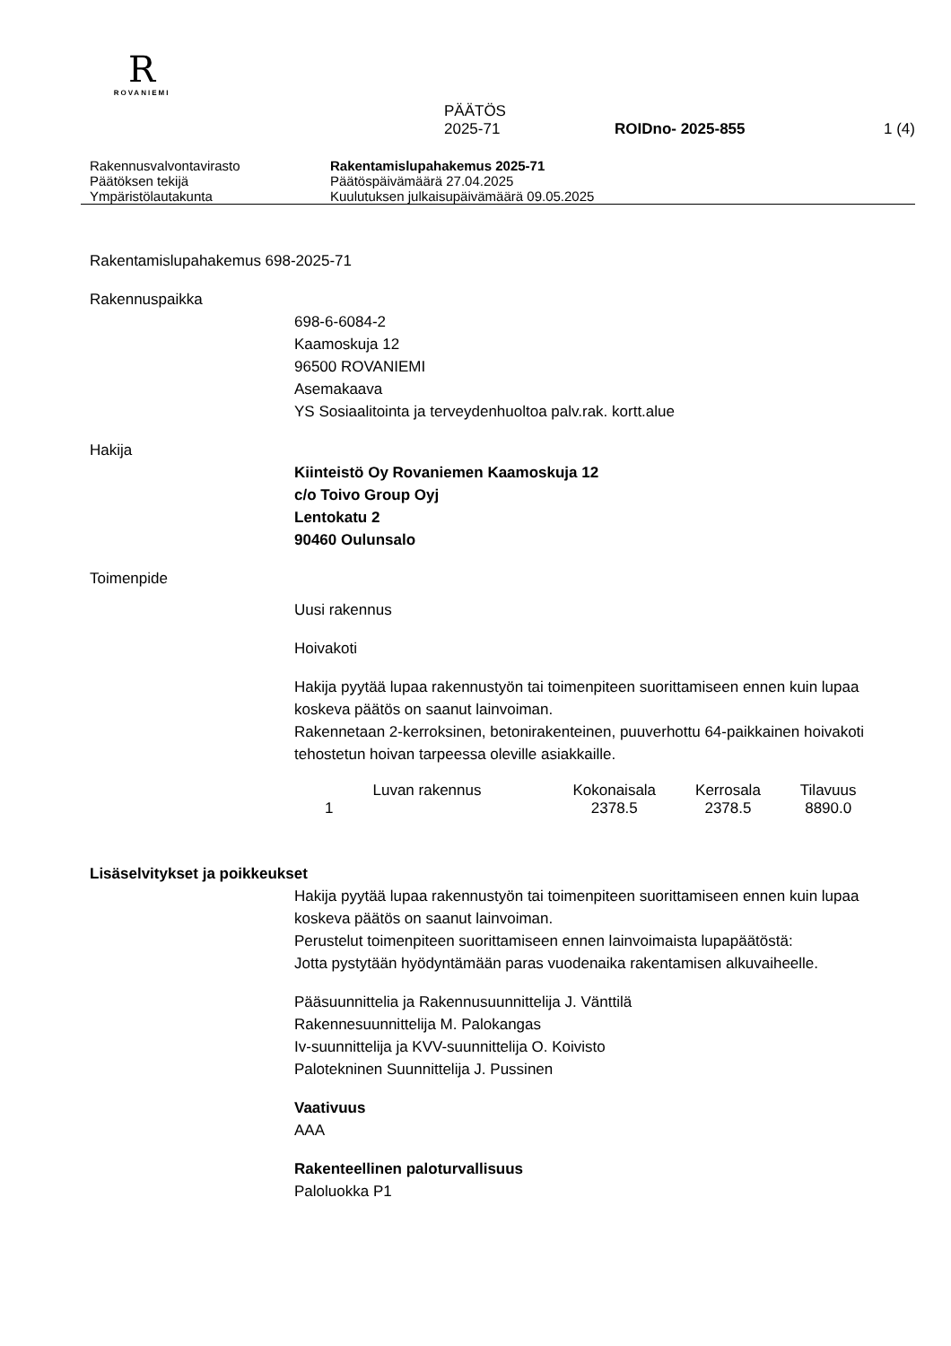R
ROVANIEMI
PÄÄTÖS
2025-71 ROIDno- 2025-855 1 (4)
Rakennusvalvontavirasto
Päätöksen tekijä
Ympäristölautakunta
Rakentamislupahakemus 2025-71
Päätöspäivämäärä 27.04.2025
Kuulutuksen julkaisupäivämäärä 09.05.2025
Rakentamislupahakemus 698-2025-71
Rakennuspaikka
698-6-6084-2
Kaamoskuja 12
96500 ROVANIEMI
Asemakaava
YS Sosiaalitointa ja terveydenhuoltoa palv.rak. kortt.alue
Hakija
Kiinteistö Oy Rovaniemen Kaamoskuja 12
c/o Toivo Group Oyj
Lentokatu 2
90460 Oulunsalo
Toimenpide
Uusi rakennus
Hoivakoti
Hakija pyytää lupaa rakennustyön tai toimenpiteen suorittamiseen ennen kuin lupaa koskeva päätös on saanut lainvoiman.
Rakennetaan 2-kerroksinen, betonirakenteinen, puuverhottu 64-paikkainen hoivakoti tehostetun hoivan tarpeessa oleville asiakkaille.
| | Luvan rakennus | Kokonaisala | Kerrosala | Tilavuus |
| --- | --- | --- | --- | --- |
| 1 | | 2378.5 | 2378.5 | 8890.0 |
Lisäselvitykset ja poikkeukset
Hakija pyytää lupaa rakennustyön tai toimenpiteen suorittamiseen ennen kuin lupaa koskeva päätös on saanut lainvoiman.
Perustelut toimenpiteen suorittamiseen ennen lainvoimaista lupapäätöstä:
Jotta pystytään hyödyntämään paras vuodenaika rakentamisen alkuvaiheelle.
Pääsuunnittelia ja Rakennusuunnittelija J. Vänttilä
Rakennesuunnittelija M. Palokangas
Iv-suunnittelija ja KVV-suunnittelija O. Koivisto
Palotekninen Suunnittelija J. Pussinen
Vaativuus
AAA
Rakenteellinen paloturvallisuus
Paloluokka P1